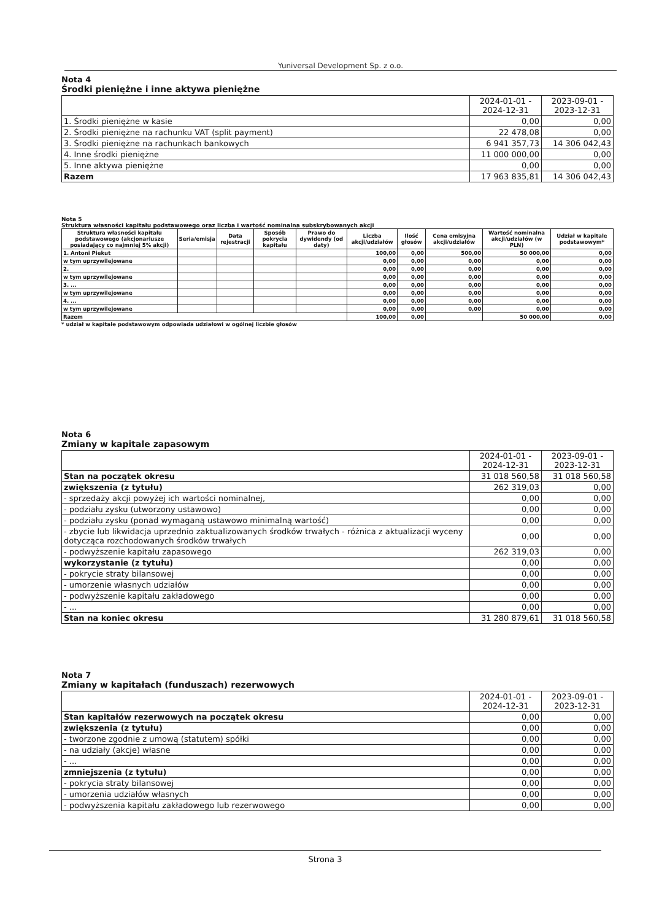Yuniversal Development Sp. z o.o.
Nota 4
Środki pieniężne i inne aktywa pieniężne
| | 2024-01-01 - 2024-12-31 | 2023-09-01 - 2023-12-31 |
| --- | --- | --- |
| 1. Środki pieniężne w kasie | 0,00 | 0,00 |
| 2. Środki pieniężne na rachunku VAT (split payment) | 22 478,08 | 0,00 |
| 3. Środki pieniężne na rachunkach bankowych | 6 941 357,73 | 14 306 042,43 |
| 4. Inne środki pieniężne | 11 000 000,00 | 0,00 |
| 5. Inne aktywa pieniężne | 0,00 | 0,00 |
| Razem | 17 963 835,81 | 14 306 042,43 |
Nota 5
Struktura własności kapitału podstawowego oraz liczba i wartość nominalna subskrybowanych akcji
| Struktura własności kapitału podstawowego (akcjonariusze posiadający co najmniej 5% akcji) | Seria/emisja | Data rejestracji | Sposób pokrycia kapitału | Prawo do dywidendy (od daty) | Liczba akcji/udziałów | Ilość głosów | Cena emisyjna akcji/udziałów | Wartość nominalna akcji/udziałów (w PLN) | Udział w kapitale podstawowym* |
| --- | --- | --- | --- | --- | --- | --- | --- | --- | --- |
| 1. Antoni Piekut | | | | | 100,00 | 0,00 | 500,00 | 50 000,00 | 0,00 |
| w tym uprzywilejowane | | | | | 0,00 | 0,00 | 0,00 | 0,00 | 0,00 |
| 2. | | | | | 0,00 | 0,00 | 0,00 | 0,00 | 0,00 |
| w tym uprzywilejowane | | | | | 0,00 | 0,00 | 0,00 | 0,00 | 0,00 |
| 3. ... | | | | | 0,00 | 0,00 | 0,00 | 0,00 | 0,00 |
| w tym uprzywilejowane | | | | | 0,00 | 0,00 | 0,00 | 0,00 | 0,00 |
| 4. ... | | | | | 0,00 | 0,00 | 0,00 | 0,00 | 0,00 |
| w tym uprzywilejowane | | | | | 0,00 | 0,00 | 0,00 | 0,00 | 0,00 |
| Razem | | | | | 100,00 | 0,00 | | 50 000,00 | 0,00 |
* udział w kapitale podstawowym odpowiada udziałowi w ogólnej liczbie głosów
Nota 6
Zmiany w kapitale zapasowym
| | 2024-01-01 - 2024-12-31 | 2023-09-01 - 2023-12-31 |
| --- | --- | --- |
| Stan na początek okresu | 31 018 560,58 | 31 018 560,58 |
| zwiększenia (z tytułu) | 262 319,03 | 0,00 |
| - sprzedaży akcji powyżej ich wartości nominalnej, | 0,00 | 0,00 |
| - podziału zysku (utworzony ustawowo) | 0,00 | 0,00 |
| - podziału zysku (ponad wymaganą ustawowo minimalną wartość) | 0,00 | 0,00 |
| - zbycie lub likwidacja uprzednio zaktualizowanych środków trwałych - różnica z aktualizacji wyceny dotycząca rozchodowanych środków trwałych | 0,00 | 0,00 |
| - podwyższenie kapitału zapasowego | 262 319,03 | 0,00 |
| wykorzystanie (z tytułu) | 0,00 | 0,00 |
| - pokrycie straty bilansowej | 0,00 | 0,00 |
| - umorzenie własnych udziałów | 0,00 | 0,00 |
| - podwyższenie kapitału zakładowego | 0,00 | 0,00 |
| - ... | 0,00 | 0,00 |
| Stan na koniec okresu | 31 280 879,61 | 31 018 560,58 |
Nota 7
Zmiany w kapitałach (funduszach) rezerwowych
| | 2024-01-01 - 2024-12-31 | 2023-09-01 - 2023-12-31 |
| --- | --- | --- |
| Stan kapitałów rezerwowych na początek okresu | 0,00 | 0,00 |
| zwiększenia (z tytułu) | 0,00 | 0,00 |
| - tworzone zgodnie z umową (statutem) spółki | 0,00 | 0,00 |
| - na udziały (akcje) własne | 0,00 | 0,00 |
| - ... | 0,00 | 0,00 |
| zmniejszenia (z tytułu) | 0,00 | 0,00 |
| - pokrycia straty bilansowej | 0,00 | 0,00 |
| - umorzenia udziałów własnych | 0,00 | 0,00 |
| - podwyższenia kapitału zakładowego lub rezerwowego | 0,00 | 0,00 |
Strona 3